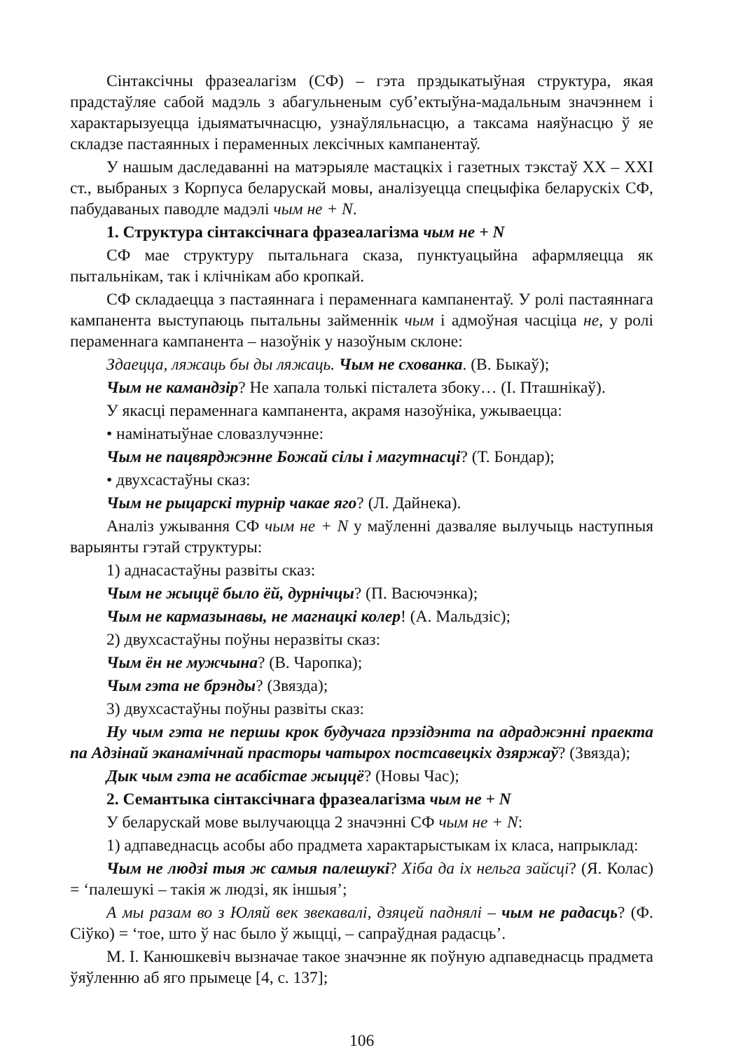Сінтаксічны фразеалагізм (СФ) – гэта прэдыкатыўная структура, якая прадстаўляе сабой мадэль з абагульненым суб’ектыўна-мадальным значэннем і характарызуецца ідыяматычнасцю, узнаўляльнасцю, а таксама наяўнасцю ў яе складзе пастаянных і пераменных лексічных кампанентаў.
У нашым даследаванні на матэрыяле мастацкіх і газетных тэкстаў ХХ – XXI ст., выбраных з Корпуса беларускай мовы, аналізуецца спецыфіка беларускіх СФ, пабудаваных паводле мадэлі чым не + N.
1. Структура сінтаксічнага фразеалагізма чым не + N
СФ мае структуру пытальнага сказа, пунктуацыйна афармляецца як пытальнікам, так і клічнікам або кропкай.
СФ складаецца з пастаяннага і пераменнага кампанентаў. У ролі пастаяннага кампанента выступаюць пытальны займеннік чым і адмоўная часціца не, у ролі пераменнага кампанента – назоўнік у назоўным склоне:
Здаецца, ляжаць бы ды ляжаць. Чым не схованка. (В. Быкаў);
Чым не камандзір? Не хапала толькі пісталета збоку… (І. Пташнікаў).
У якасці пераменнага кампанента, акрамя назоўніка, ужываецца:
• намінатыўнае словазлучэнне:
Чым не пацвярджэнне Божай сілы і магутнасці? (Т. Бондар);
• двухсастаўны сказ:
Чым не рыцарскі турнір чакае яго? (Л. Дайнека).
Аналіз ужывання СФ чым не + N у маўленні дазваляе вылучыць наступныя варыянты гэтай структуры:
1) аднасастаўны развіты сказ:
Чым не жыццё было ёй, дурнічцы? (П. Васючэнка);
Чым не кармазынавы, не магнацкі колер! (А. Мальдзіс);
2) двухсастаўны поўны неразвіты сказ:
Чым ён не мужчына? (В. Чаропка);
Чым гэта не брэнды? (Звязда);
3) двухсастаўны поўны развіты сказ:
Ну чым гэта не першы крок будучага прэзідэнта па адраджэнні праекта па Адзінай эканамічнай прасторы чатырох постсавецкіх дзяржаў? (Звязда);
Дык чым гэта не асабістае жыццё? (Новы Час);
2. Семантыка сінтаксічнага фразеалагізма чым не + N
У беларускай мове вылучаюцца 2 значэнні СФ чым не + N:
1) адпаведнасць асобы або прадмета характарыстыкам іх класа, напрыклад:
Чым не людзі тыя ж самыя палешукі? Хіба да іх нельга зайсці? (Я. Колас) = ‘палешукі – такія ж людзі, як іншыя’;
А мы разам во з Юляй век звекавалі, дзяцей паднялі – чым не радасць? (Ф. Сіўко) = ‘тое, што ў нас было ў жыцці, – сапраўдная радасць’.
М. І. Канюшкевіч вызначае такое значэнне як поўную адпаведнасць прадмета ўяўленню аб яго прымеце [4, с. 137];
106